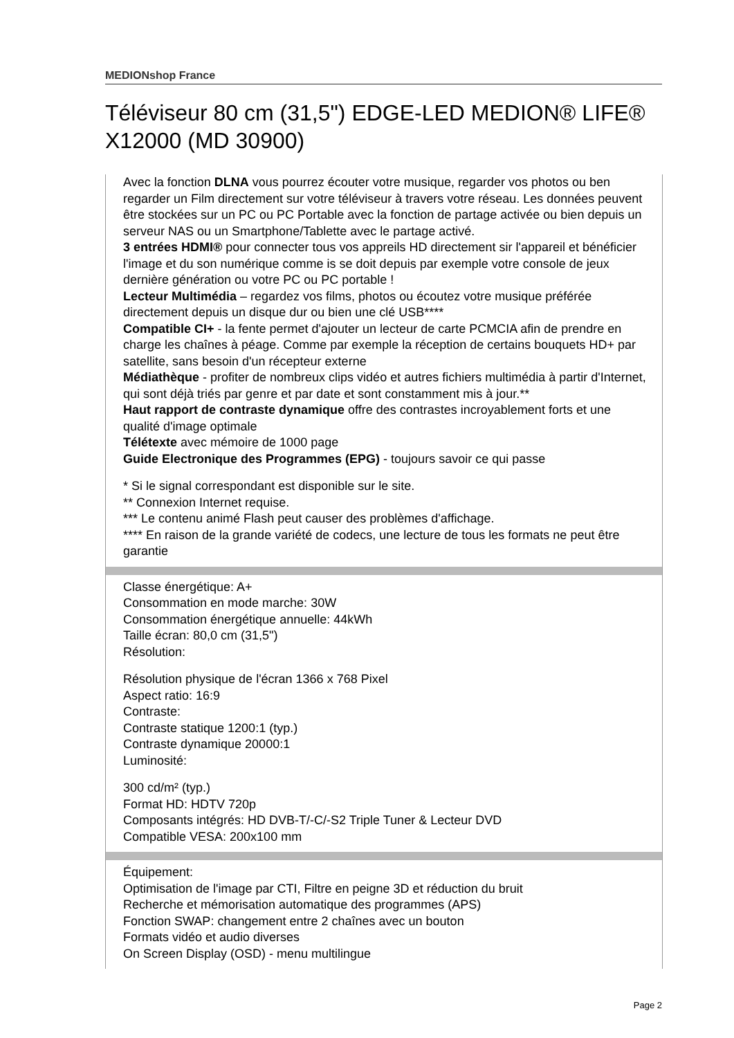MEDIONshop France
Téléviseur 80 cm (31,5") EDGE-LED MEDION® LIFE® X12000 (MD 30900)
Avec la fonction DLNA vous pourrez écouter votre musique, regarder vos photos ou ben regarder un Film directement sur votre téléviseur à travers votre réseau. Les données peuvent être stockées sur un PC ou PC Portable avec la fonction de partage activée ou bien depuis un serveur NAS ou un Smartphone/Tablette avec le partage activé.
3 entrées HDMI® pour connecter tous vos appreils HD directement sir l'appareil et bénéficier l'image et du son numérique comme is se doit depuis par exemple votre console de jeux dernière génération ou votre PC ou PC portable !
Lecteur Multimédia – regardez vos films, photos ou écoutez votre musique préférée directement depuis un disque dur ou bien une clé USB****
Compatible CI+ - la fente permet d'ajouter un lecteur de carte PCMCIA afin de prendre en charge les chaînes à péage. Comme par exemple la réception de certains bouquets HD+ par satellite, sans besoin d'un récepteur externe
Médiathèque - profiter de nombreux clips vidéo et autres fichiers multimédia à partir d'Internet, qui sont déjà triés par genre et par date et sont constamment mis à jour.**
Haut rapport de contraste dynamique offre des contrastes incroyablement forts et une qualité d'image optimale
Télétexte avec mémoire de 1000 page
Guide Electronique des Programmes (EPG) - toujours savoir ce qui passe
* Si le signal correspondant est disponible sur le site.
** Connexion Internet requise.
*** Le contenu animé Flash peut causer des problèmes d'affichage.
**** En raison de la grande variété de codecs, une lecture de tous les formats ne peut être garantie
Classe énergétique: A+
Consommation en mode marche: 30W
Consommation énergétique annuelle: 44kWh
Taille écran: 80,0 cm (31,5")
Résolution:
Résolution physique de l'écran 1366 x 768 Pixel
Aspect ratio: 16:9
Contraste:
Contraste statique 1200:1 (typ.)
Contraste dynamique 20000:1
Luminosité:
300 cd/m² (typ.)
Format HD: HDTV 720p
Composants intégrés: HD DVB-T/-C/-S2 Triple Tuner & Lecteur DVD
Compatible VESA: 200x100 mm
Équipement:
Optimisation de l'image par CTI, Filtre en peigne 3D et réduction du bruit
Recherche et mémorisation automatique des programmes (APS)
Fonction SWAP: changement entre 2 chaînes avec un bouton
Formats vidéo et audio diverses
On Screen Display (OSD) - menu multilingue
Page 2